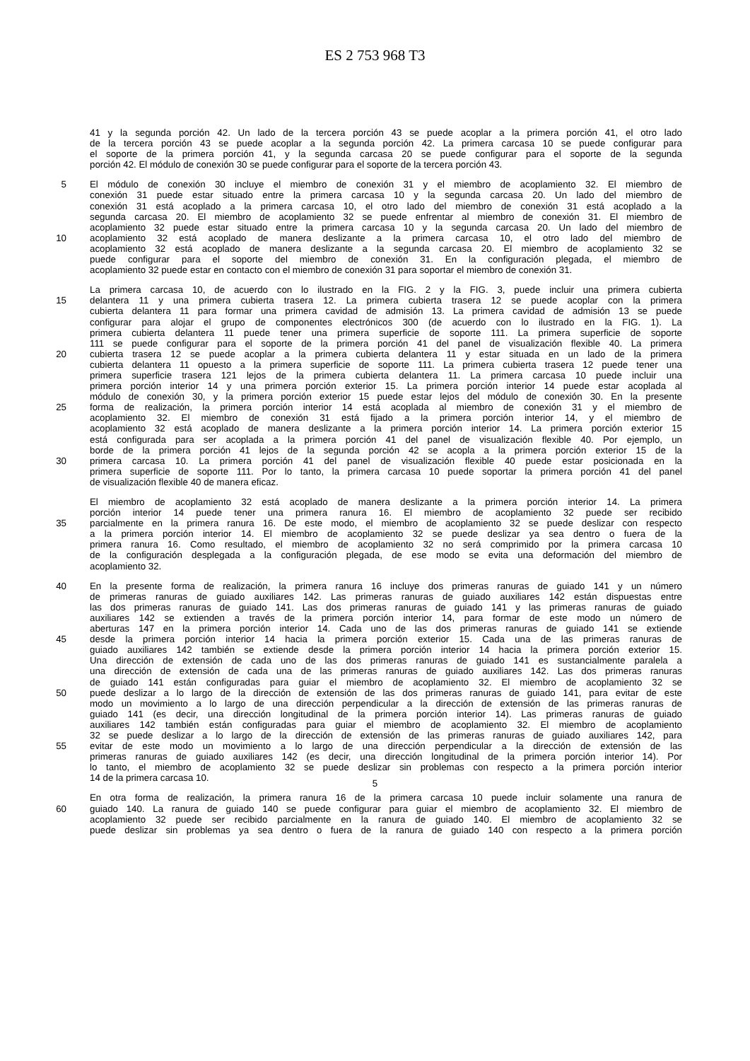ES 2 753 968 T3
41 y la segunda porción 42. Un lado de la tercera porción 43 se puede acoplar a la primera porción 41, el otro lado
de la tercera porción 43 se puede acoplar a la segunda porción 42. La primera carcasa 10 se puede configurar para
el soporte de la primera porción 41, y la segunda carcasa 20 se puede configurar para el soporte de la segunda
porción 42. El módulo de conexión 30 se puede configurar para el soporte de la tercera porción 43.
5 El módulo de conexión 30 incluye el miembro de conexión 31 y el miembro de acoplamiento 32. El miembro de
conexión 31 puede estar situado entre la primera carcasa 10 y la segunda carcasa 20. Un lado del miembro de
conexión 31 está acoplado a la primera carcasa 10, el otro lado del miembro de conexión 31 está acoplado a la
segunda carcasa 20. El miembro de acoplamiento 32 se puede enfrentar al miembro de conexión 31. El miembro de
acoplamiento 32 puede estar situado entre la primera carcasa 10 y la segunda carcasa 20. Un lado del miembro de
10 acoplamiento 32 está acoplado de manera deslizante a la primera carcasa 10, el otro lado del miembro de
acoplamiento 32 está acoplado de manera deslizante a la segunda carcasa 20. El miembro de acoplamiento 32 se
puede configurar para el soporte del miembro de conexión 31. En la configuración plegada, el miembro de
acoplamiento 32 puede estar en contacto con el miembro de conexión 31 para soportar el miembro de conexión 31.
La primera carcasa 10, de acuerdo con lo ilustrado en la FIG. 2 y la FIG. 3, puede incluir una primera cubierta
15 delantera 11 y una primera cubierta trasera 12. La primera cubierta trasera 12 se puede acoplar con la primera
cubierta delantera 11 para formar una primera cavidad de admisión 13. La primera cavidad de admisión 13 se puede
configurar para alojar el grupo de componentes electrónicos 300 (de acuerdo con lo ilustrado en la FIG. 1). La
primera cubierta delantera 11 puede tener una primera superficie de soporte 111. La primera superficie de soporte
111 se puede configurar para el soporte de la primera porción 41 del panel de visualización flexible 40. La primera
20 cubierta trasera 12 se puede acoplar a la primera cubierta delantera 11 y estar situada en un lado de la primera
cubierta delantera 11 opuesto a la primera superficie de soporte 111. La primera cubierta trasera 12 puede tener una
primera superficie trasera 121 lejos de la primera cubierta delantera 11. La primera carcasa 10 puede incluir una
primera porción interior 14 y una primera porción exterior 15. La primera porción interior 14 puede estar acoplada al
módulo de conexión 30, y la primera porción exterior 15 puede estar lejos del módulo de conexión 30. En la presente
25 forma de realización, la primera porción interior 14 está acoplada al miembro de conexión 31 y el miembro de
acoplamiento 32. El miembro de conexión 31 está fijado a la primera porción interior 14, y el miembro de
acoplamiento 32 está acoplado de manera deslizante a la primera porción interior 14. La primera porción exterior 15
está configurada para ser acoplada a la primera porción 41 del panel de visualización flexible 40. Por ejemplo, un
borde de la primera porción 41 lejos de la segunda porción 42 se acopla a la primera porción exterior 15 de la
30 primera carcasa 10. La primera porción 41 del panel de visualización flexible 40 puede estar posicionada en la
primera superficie de soporte 111. Por lo tanto, la primera carcasa 10 puede soportar la primera porción 41 del panel
de visualización flexible 40 de manera eficaz.
El miembro de acoplamiento 32 está acoplado de manera deslizante a la primera porción interior 14. La primera
porción interior 14 puede tener una primera ranura 16. El miembro de acoplamiento 32 puede ser recibido
35 parcialmente en la primera ranura 16. De este modo, el miembro de acoplamiento 32 se puede deslizar con respecto
a la primera porción interior 14. El miembro de acoplamiento 32 se puede deslizar ya sea dentro o fuera de la
primera ranura 16. Como resultado, el miembro de acoplamiento 32 no será comprimido por la primera carcasa 10
de la configuración desplegada a la configuración plegada, de ese modo se evita una deformación del miembro de
acoplamiento 32.
40 En la presente forma de realización, la primera ranura 16 incluye dos primeras ranuras de guiado 141 y un número
de primeras ranuras de guiado auxiliares 142. Las primeras ranuras de guiado auxiliares 142 están dispuestas entre
las dos primeras ranuras de guiado 141. Las dos primeras ranuras de guiado 141 y las primeras ranuras de guiado
auxiliares 142 se extienden a través de la primera porción interior 14, para formar de este modo un número de
aberturas 147 en la primera porción interior 14. Cada uno de las dos primeras ranuras de guiado 141 se extiende
45 desde la primera porción interior 14 hacia la primera porción exterior 15. Cada una de las primeras ranuras de
guiado auxiliares 142 también se extiende desde la primera porción interior 14 hacia la primera porción exterior 15.
Una dirección de extensión de cada uno de las dos primeras ranuras de guiado 141 es sustancialmente paralela a
una dirección de extensión de cada una de las primeras ranuras de guiado auxiliares 142. Las dos primeras ranuras
de guiado 141 están configuradas para guiar el miembro de acoplamiento 32. El miembro de acoplamiento 32 se
50 puede deslizar a lo largo de la dirección de extensión de las dos primeras ranuras de guiado 141, para evitar de este
modo un movimiento a lo largo de una dirección perpendicular a la dirección de extensión de las primeras ranuras de
guiado 141 (es decir, una dirección longitudinal de la primera porción interior 14). Las primeras ranuras de guiado
auxiliares 142 también están configuradas para guiar el miembro de acoplamiento 32. El miembro de acoplamiento
32 se puede deslizar a lo largo de la dirección de extensión de las primeras ranuras de guiado auxiliares 142, para
55 evitar de este modo un movimiento a lo largo de una dirección perpendicular a la dirección de extensión de las
primeras ranuras de guiado auxiliares 142 (es decir, una dirección longitudinal de la primera porción interior 14). Por
lo tanto, el miembro de acoplamiento 32 se puede deslizar sin problemas con respecto a la primera porción interior
14 de la primera carcasa 10.
En otra forma de realización, la primera ranura 16 de la primera carcasa 10 puede incluir solamente una ranura de
60 guiado 140. La ranura de guiado 140 se puede configurar para guiar el miembro de acoplamiento 32. El miembro de
acoplamiento 32 puede ser recibido parcialmente en la ranura de guiado 140. El miembro de acoplamiento 32 se
puede deslizar sin problemas ya sea dentro o fuera de la ranura de guiado 140 con respecto a la primera porción
5